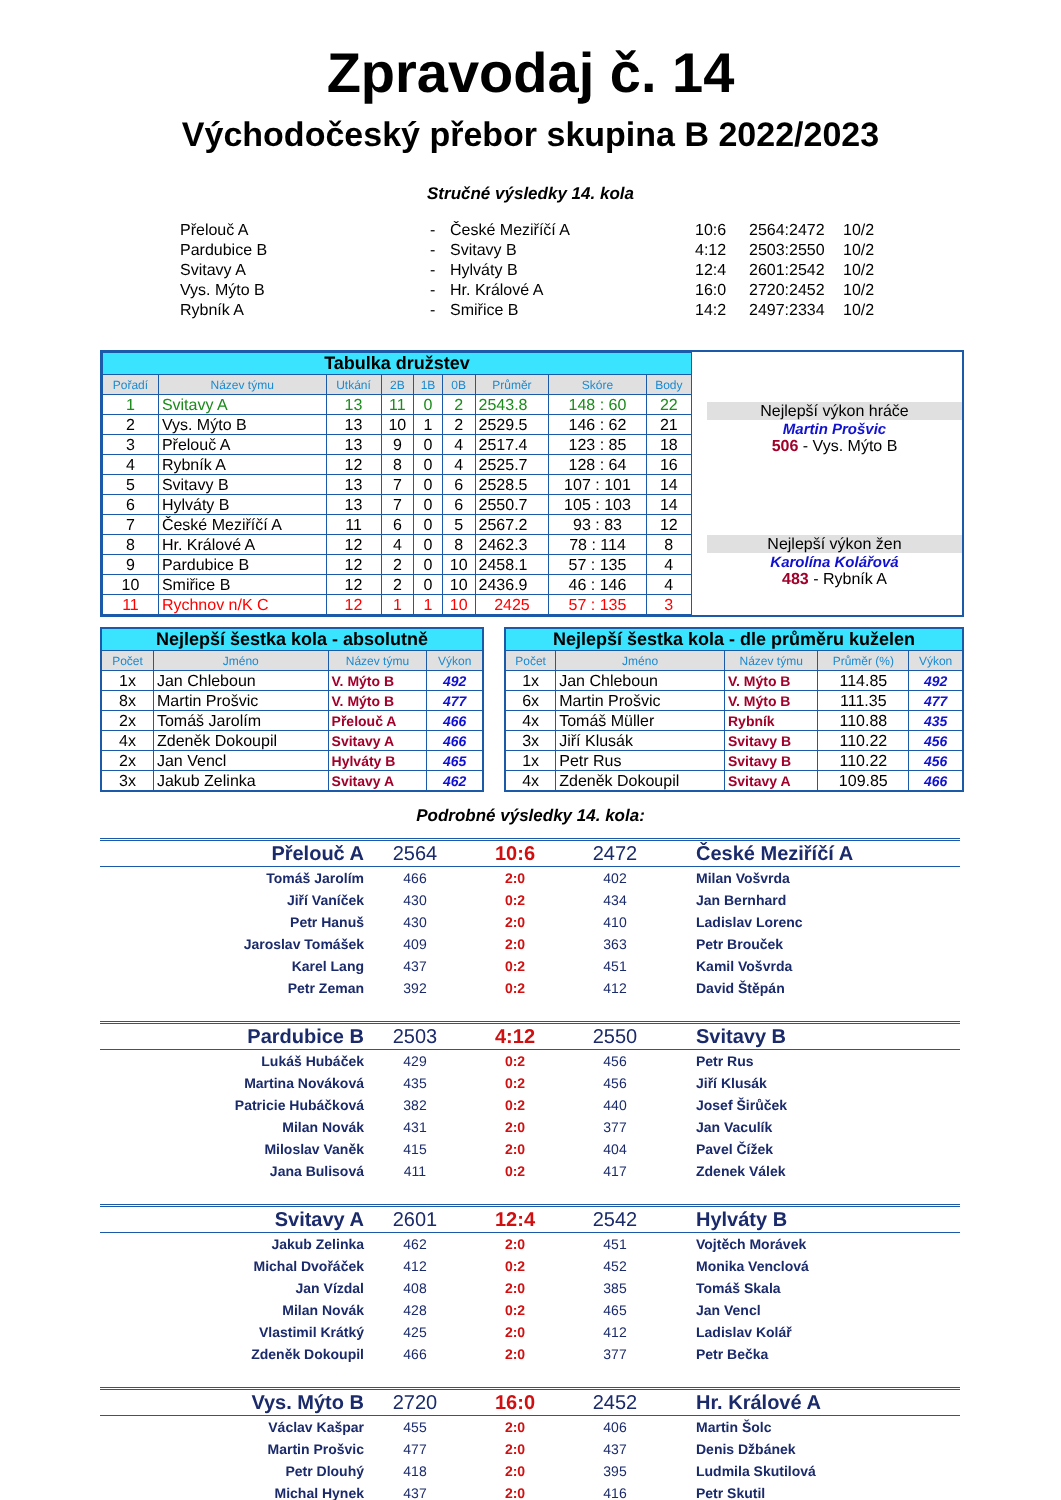Zpravodaj č. 14
Východočeský přebor skupina B 2022/2023
Stručné výsledky 14. kola
| Přelouč A | - | České Meziříčí A | 10:6 | 2564:2472 | 10/2 |
| Pardubice B | - | Svitavy B | 4:12 | 2503:2550 | 10/2 |
| Svitavy A | - | Hylváty B | 12:4 | 2601:2542 | 10/2 |
| Vys. Mýto B | - | Hr. Králové A | 16:0 | 2720:2452 | 10/2 |
| Rybník A | - | Smiřice B | 14:2 | 2497:2334 | 10/2 |
| Tabulka družstev | | | | | | | | |
| Pořadí | Název týmu | Utkání | 2B | 1B | 0B | Průměr | Skóre | Body |
| 1 | Svitavy A | 13 | 11 | 0 | 2 | 2543.8 | 148 : 60 | 22 |
| 2 | Vys. Mýto B | 13 | 10 | 1 | 2 | 2529.5 | 146 : 62 | 21 |
| 3 | Přelouč A | 13 | 9 | 0 | 4 | 2517.4 | 123 : 85 | 18 |
| 4 | Rybník A | 12 | 8 | 0 | 4 | 2525.7 | 128 : 64 | 16 |
| 5 | Svitavy B | 13 | 7 | 0 | 6 | 2528.5 | 107 : 101 | 14 |
| 6 | Hylváty B | 13 | 7 | 0 | 6 | 2550.7 | 105 : 103 | 14 |
| 7 | České Meziříčí A | 11 | 6 | 0 | 5 | 2567.2 | 93 : 83 | 12 |
| 8 | Hr. Králové A | 12 | 4 | 0 | 8 | 2462.3 | 78 : 114 | 8 |
| 9 | Pardubice B | 12 | 2 | 0 | 10 | 2458.1 | 57 : 135 | 4 |
| 10 | Smiřice B | 12 | 2 | 0 | 10 | 2436.9 | 46 : 146 | 4 |
| 11 | Rychnov n/K C | 12 | 1 | 1 | 10 | 2425 | 57 : 135 | 3 |
Nejlepší výkon hráče
Martin Prošvic
506 - Vys. Mýto B
Nejlepší výkon žen
Karolína Kolářová
483 - Rybník A
| Nejlepší šestka kola - absolutně | | | |
| Počet | Jméno | Název týmu | Výkon |
| 1x | Jan Chleboun | V. Mýto B | 492 |
| 8x | Martin Prošvic | V. Mýto B | 477 |
| 2x | Tomáš Jarolím | Přelouč A | 466 |
| 4x | Zdeněk Dokoupil | Svitavy A | 466 |
| 2x | Jan Vencl | Hylváty B | 465 |
| 3x | Jakub Zelinka | Svitavy A | 462 |
| Nejlepší šestka kola - dle průměru kuželen | | | | |
| Počet | Jméno | Název týmu | Průměr (%) | Výkon |
| 1x | Jan Chleboun | V. Mýto B | 114.85 | 492 |
| 6x | Martin Prošvic | V. Mýto B | 111.35 | 477 |
| 4x | Tomáš Müller | Rybník | 110.88 | 435 |
| 3x | Jiří Klusák | Svitavy B | 110.22 | 456 |
| 1x | Petr Rus | Svitavy B | 110.22 | 456 |
| 4x | Zdeněk Dokoupil | Svitavy A | 109.85 | 466 |
Podrobné výsledky 14. kola:
| Přelouč A | 2564 | 10:6 | 2472 | | České Meziříčí A |
| Tomáš Jarolím | 466 | 2:0 | 402 | | Milan Vošvrda |
| Jiří Vaníček | 430 | 0:2 | 434 | | Jan Bernhard |
| Petr Hanuš | 430 | 2:0 | 410 | | Ladislav Lorenc |
| Jaroslav Tomášek | 409 | 2:0 | 363 | | Petr Brouček |
| Karel Lang | 437 | 0:2 | 451 | | Kamil Vošvrda |
| Petr Zeman | 392 | 0:2 | 412 | | David Štěpán |
| Pardubice B | 2503 | 4:12 | 2550 | | Svitavy B |
| Lukáš Hubáček | 429 | 0:2 | 456 | | Petr Rus |
| Martina Nováková | 435 | 0:2 | 456 | | Jiří Klusák |
| Patricie Hubáčková | 382 | 0:2 | 440 | | Josef Širůček |
| Milan Novák | 431 | 2:0 | 377 | | Jan Vaculík |
| Miloslav Vaněk | 415 | 2:0 | 404 | | Pavel Čížek |
| Jana Bulisová | 411 | 0:2 | 417 | | Zdenek Válek |
| Svitavy A | 2601 | 12:4 | 2542 | | Hylváty B |
| Jakub Zelinka | 462 | 2:0 | 451 | | Vojtěch Morávek |
| Michal Dvořáček | 412 | 0:2 | 452 | | Monika Venclová |
| Jan Vízdal | 408 | 2:0 | 385 | | Tomáš Skala |
| Milan Novák | 428 | 0:2 | 465 | | Jan Vencl |
| Vlastimil Krátký | 425 | 2:0 | 412 | | Ladislav Kolář |
| Zdeněk Dokoupil | 466 | 2:0 | 377 | | Petr Bečka |
| Vys. Mýto B | 2720 | 16:0 | 2452 | | Hr. Králové A |
| Václav Kašpar | 455 | 2:0 | 406 | | Martin Šolc |
| Martin Prošvic | 477 | 2:0 | 437 | | Denis Džbánek |
| Petr Dlouhý | 418 | 2:0 | 395 | | Ludmila Skutilová |
| Michal Hynek | 437 | 2:0 | 416 | | Petr Skutil |